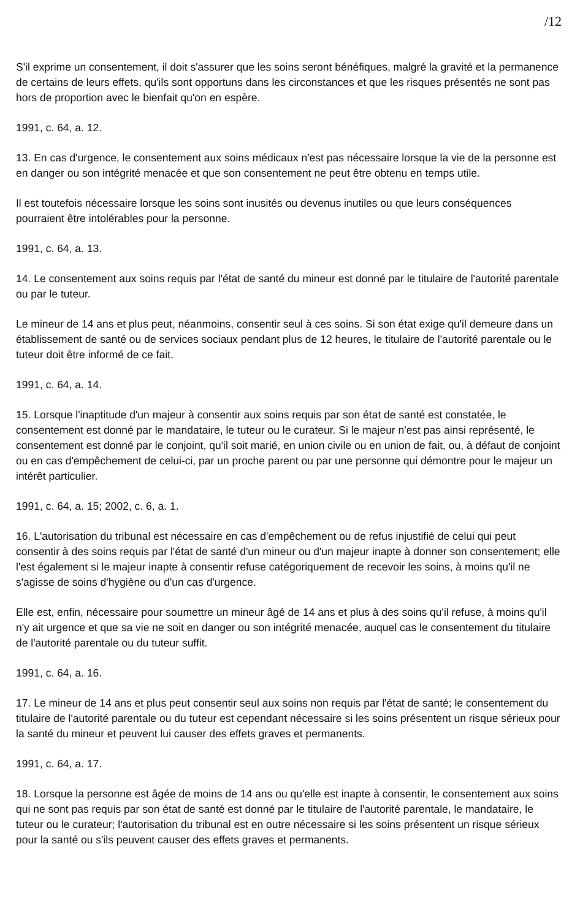/12
S'il exprime un consentement, il doit s'assurer que les soins seront bénéfiques, malgré la gravité et la permanence de certains de leurs effets, qu'ils sont opportuns dans les circonstances et que les risques présentés ne sont pas hors de proportion avec le bienfait qu'on en espère.
1991, c. 64, a. 12.
13. En cas d'urgence, le consentement aux soins médicaux n'est pas nécessaire lorsque la vie de la personne est en danger ou son intégrité menacée et que son consentement ne peut être obtenu en temps utile.
Il est toutefois nécessaire lorsque les soins sont inusités ou devenus inutiles ou que leurs conséquences pourraient être intolérables pour la personne.
1991, c. 64, a. 13.
14. Le consentement aux soins requis par l'état de santé du mineur est donné par le titulaire de l'autorité parentale ou par le tuteur.
Le mineur de 14 ans et plus peut, néanmoins, consentir seul à ces soins. Si son état exige qu'il demeure dans un établissement de santé ou de services sociaux pendant plus de 12 heures, le titulaire de l'autorité parentale ou le tuteur doit être informé de ce fait.
1991, c. 64, a. 14.
15. Lorsque l'inaptitude d'un majeur à consentir aux soins requis par son état de santé est constatée, le consentement est donné par le mandataire, le tuteur ou le curateur. Si le majeur n'est pas ainsi représenté, le consentement est donné par le conjoint, qu'il soit marié, en union civile ou en union de fait, ou, à défaut de conjoint ou en cas d'empêchement de celui-ci, par un proche parent ou par une personne qui démontre pour le majeur un intérêt particulier.
1991, c. 64, a. 15; 2002, c. 6, a. 1.
16. L'autorisation du tribunal est nécessaire en cas d'empêchement ou de refus injustifié de celui qui peut consentir à des soins requis par l'état de santé d'un mineur ou d'un majeur inapte à donner son consentement; elle l'est également si le majeur inapte à consentir refuse catégoriquement de recevoir les soins, à moins qu'il ne s'agisse de soins d'hygiène ou d'un cas d'urgence.
Elle est, enfin, nécessaire pour soumettre un mineur âgé de 14 ans et plus à des soins qu'il refuse, à moins qu'il n'y ait urgence et que sa vie ne soit en danger ou son intégrité menacée, auquel cas le consentement du titulaire de l'autorité parentale ou du tuteur suffit.
1991, c. 64, a. 16.
17. Le mineur de 14 ans et plus peut consentir seul aux soins non requis par l'état de santé; le consentement du titulaire de l'autorité parentale ou du tuteur est cependant nécessaire si les soins présentent un risque sérieux pour la santé du mineur et peuvent lui causer des effets graves et permanents.
1991, c. 64, a. 17.
18. Lorsque la personne est âgée de moins de 14 ans ou qu'elle est inapte à consentir, le consentement aux soins qui ne sont pas requis par son état de santé est donné par le titulaire de l'autorité parentale, le mandataire, le tuteur ou le curateur; l'autorisation du tribunal est en outre nécessaire si les soins présentent un risque sérieux pour la santé ou s'ils peuvent causer des effets graves et permanents.